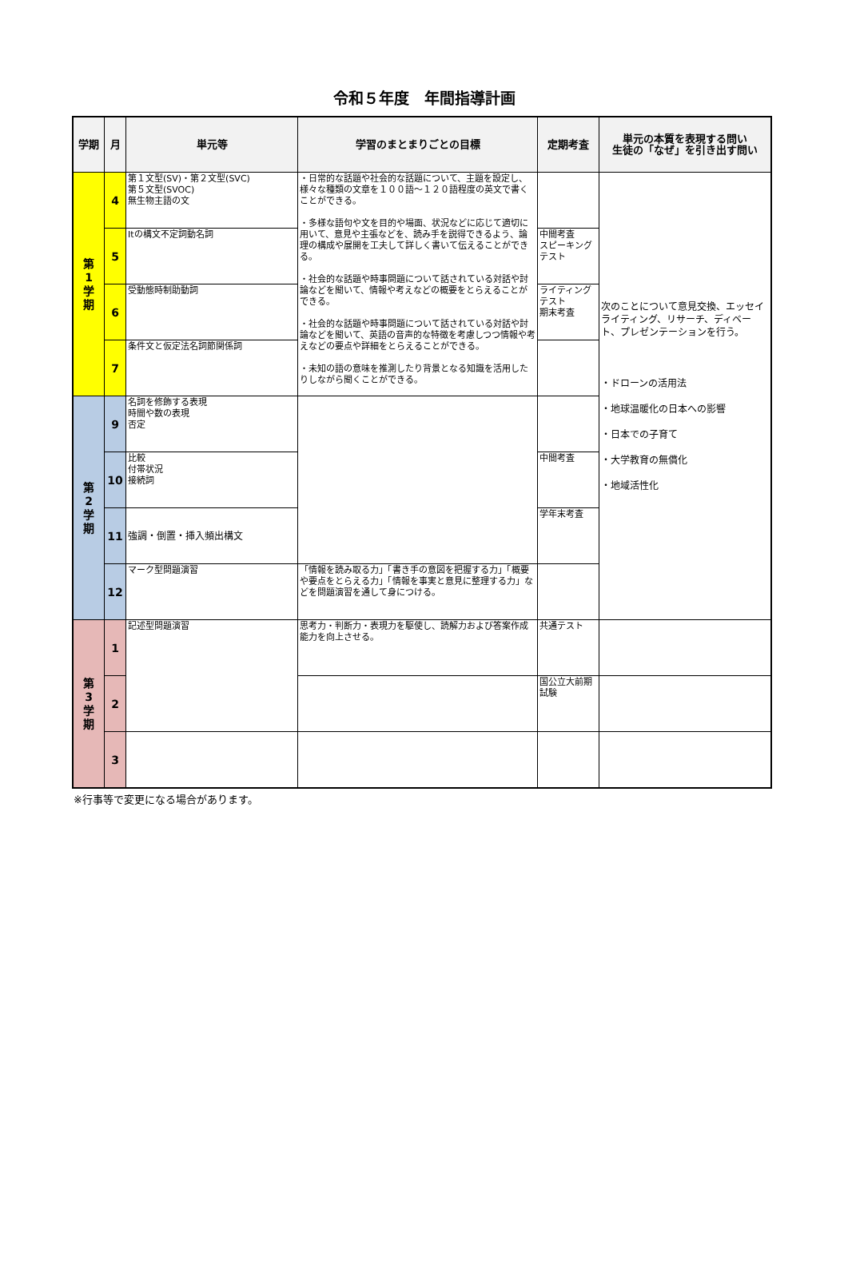令和５年度　年間指導計画
| 学期 | 月 | 単元等 | 学習のまとまりごとの目標 | 定期考査 | 単元の本質を表現する問い 生徒の「なぜ」を引き出す問い |
| --- | --- | --- | --- | --- | --- |
| 第 1 学 期 | 4 | 第１文型(SV)・第２文型(SVC) 第５文型(SVOC) 無生物主語の文 | ・日常的な話題や社会的な話題について、主題を設定し、様々な種類の文章を１００語～１２０語程度の英文で書くことができる。 ・多様な語句や文を目的や場面、状況などに応じて適切に用いて、意見や主張などを、読み手を説得できるよう、論理の構成や展開を工夫して詳しく書いて伝えることができる。 ・社会的な話題や時事問題について話されている対話や討論などを聞いて、情報や考えなどの概要をとらえることができる。 ・社会的な話題や時事問題について話されている対話や討論などを聞いて、英語の音声的な特徴を考慮しつつ情報や考えなどの要点や詳細をとらえることができる。 ・未知の語の意味を推測したり背景となる知識を活用したりしながら聞くことができる。 | | 次のことについて意見交換、エッセイライティング、リサーチ、ディベート、プレゼンテーションを行う。 ・ドローンの活用法 ・地球温暖化の日本への影響 ・日本での子育て ・大学教育の無償化 ・地域活性化 |
| | 5 | Itの構文不定詞動名詞 | | 中間考査 スピーキングテスト | |
| | 6 | 受動態時制助動詞 | | ライティングテスト 期末考査 | |
| | 7 | 条件文と仮定法名詞節関係詞 | | | |
| 第 2 学 期 | 9 | 名詞を修飾する表現 時間や数の表現 否定 | | | |
| | 10 | 比較 付帯状況 接続詞 | | 中間考査 | |
| | 11 | 強調・倒置・挿入頻出構文 | | 学年末考査 | |
| | 12 | マーク型問題演習 | 「情報を読み取る力」「書き手の意図を把握する力」「概要や要点をとらえる力」「情報を事実と意見に整理する力」などを問題演習を通して身につける。 | | |
| 第 3 学 期 | 1 | 記述型問題演習 | 思考力・判断力・表現力を駆使し、読解力および答案作成能力を向上させる。 | 共通テスト | |
| | 2 | | | 国公立大前期試験 | |
| | 3 | | | | |
※行事等で変更になる場合があります。